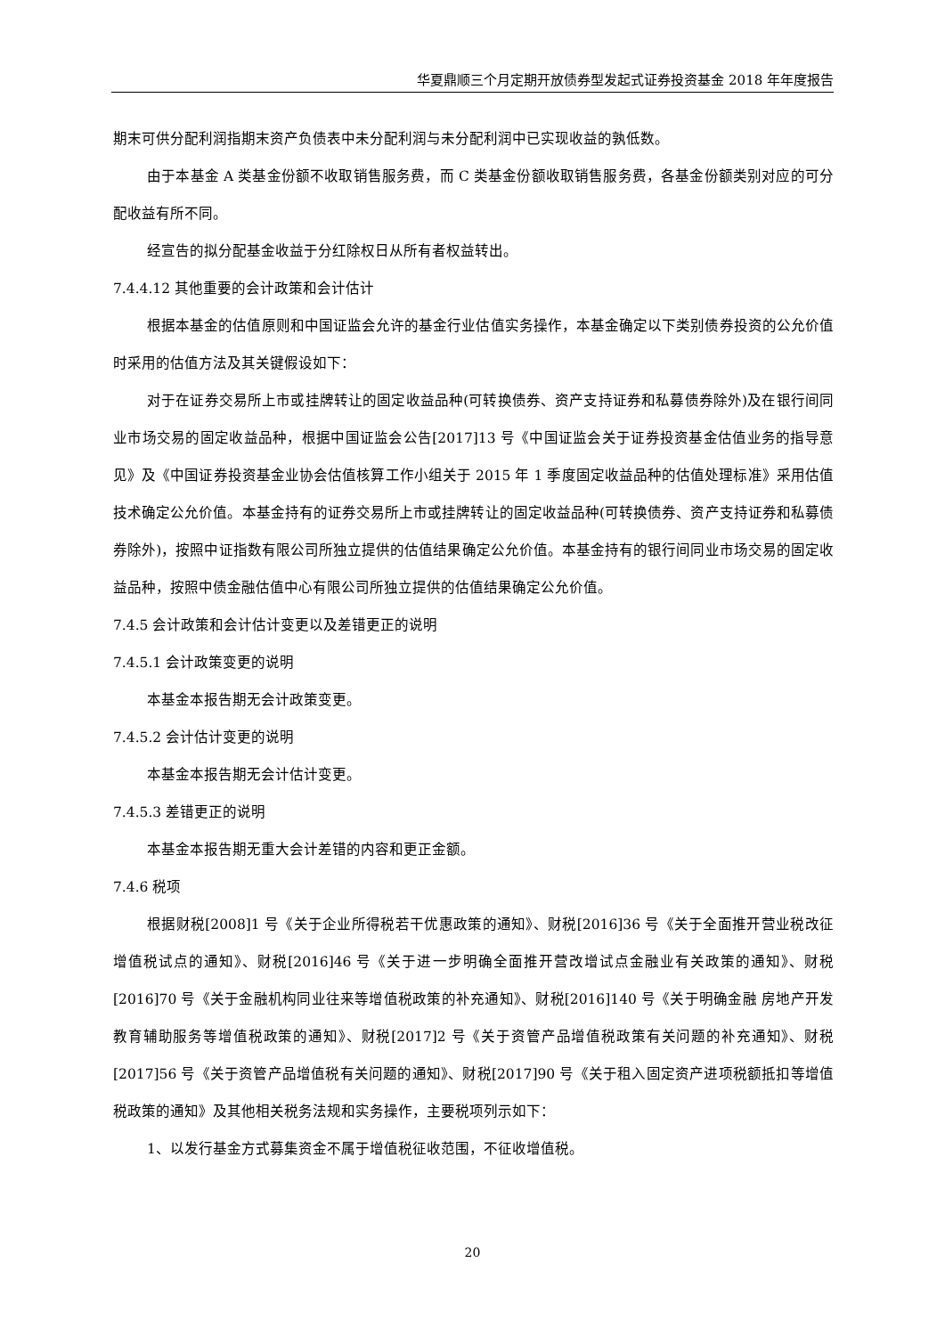华夏鼎顺三个月定期开放债券型发起式证券投资基金 2018 年年度报告
期末可供分配利润指期末资产负债表中未分配利润与未分配利润中已实现收益的孰低数。
由于本基金 A 类基金份额不收取销售服务费，而 C 类基金份额收取销售服务费，各基金份额类别对应的可分配收益有所不同。
经宣告的拟分配基金收益于分红除权日从所有者权益转出。
7.4.4.12 其他重要的会计政策和会计估计
根据本基金的估值原则和中国证监会允许的基金行业估值实务操作，本基金确定以下类别债券投资的公允价值时采用的估值方法及其关键假设如下：
对于在证券交易所上市或挂牌转让的固定收益品种(可转换债券、资产支持证券和私募债券除外)及在银行间同业市场交易的固定收益品种，根据中国证监会公告[2017]13 号《中国证监会关于证券投资基金估值业务的指导意见》及《中国证券投资基金业协会估值核算工作小组关于 2015 年 1 季度固定收益品种的估值处理标准》采用估值技术确定公允价值。本基金持有的证券交易所上市或挂牌转让的固定收益品种(可转换债券、资产支持证券和私募债券除外)，按照中证指数有限公司所独立提供的估值结果确定公允价值。本基金持有的银行间同业市场交易的固定收益品种，按照中债金融估值中心有限公司所独立提供的估值结果确定公允价值。
7.4.5 会计政策和会计估计变更以及差错更正的说明
7.4.5.1 会计政策变更的说明
本基金本报告期无会计政策变更。
7.4.5.2 会计估计变更的说明
本基金本报告期无会计估计变更。
7.4.5.3 差错更正的说明
本基金本报告期无重大会计差错的内容和更正金额。
7.4.6 税项
根据财税[2008]1 号《关于企业所得税若干优惠政策的通知》、财税[2016]36 号《关于全面推开营业税改征增值税试点的通知》、财税[2016]46 号《关于进一步明确全面推开营改增试点金融业有关政策的通知》、财税[2016]70 号《关于金融机构同业往来等增值税政策的补充通知》、财税[2016]140 号《关于明确金融 房地产开发 教育辅助服务等增值税政策的通知》、财税[2017]2 号《关于资管产品增值税政策有关问题的补充通知》、财税[2017]56 号《关于资管产品增值税有关问题的通知》、财税[2017]90 号《关于租入固定资产进项税额抵扣等增值税政策的通知》及其他相关税务法规和实务操作，主要税项列示如下：
1、以发行基金方式募集资金不属于增值税征收范围，不征收增值税。
20